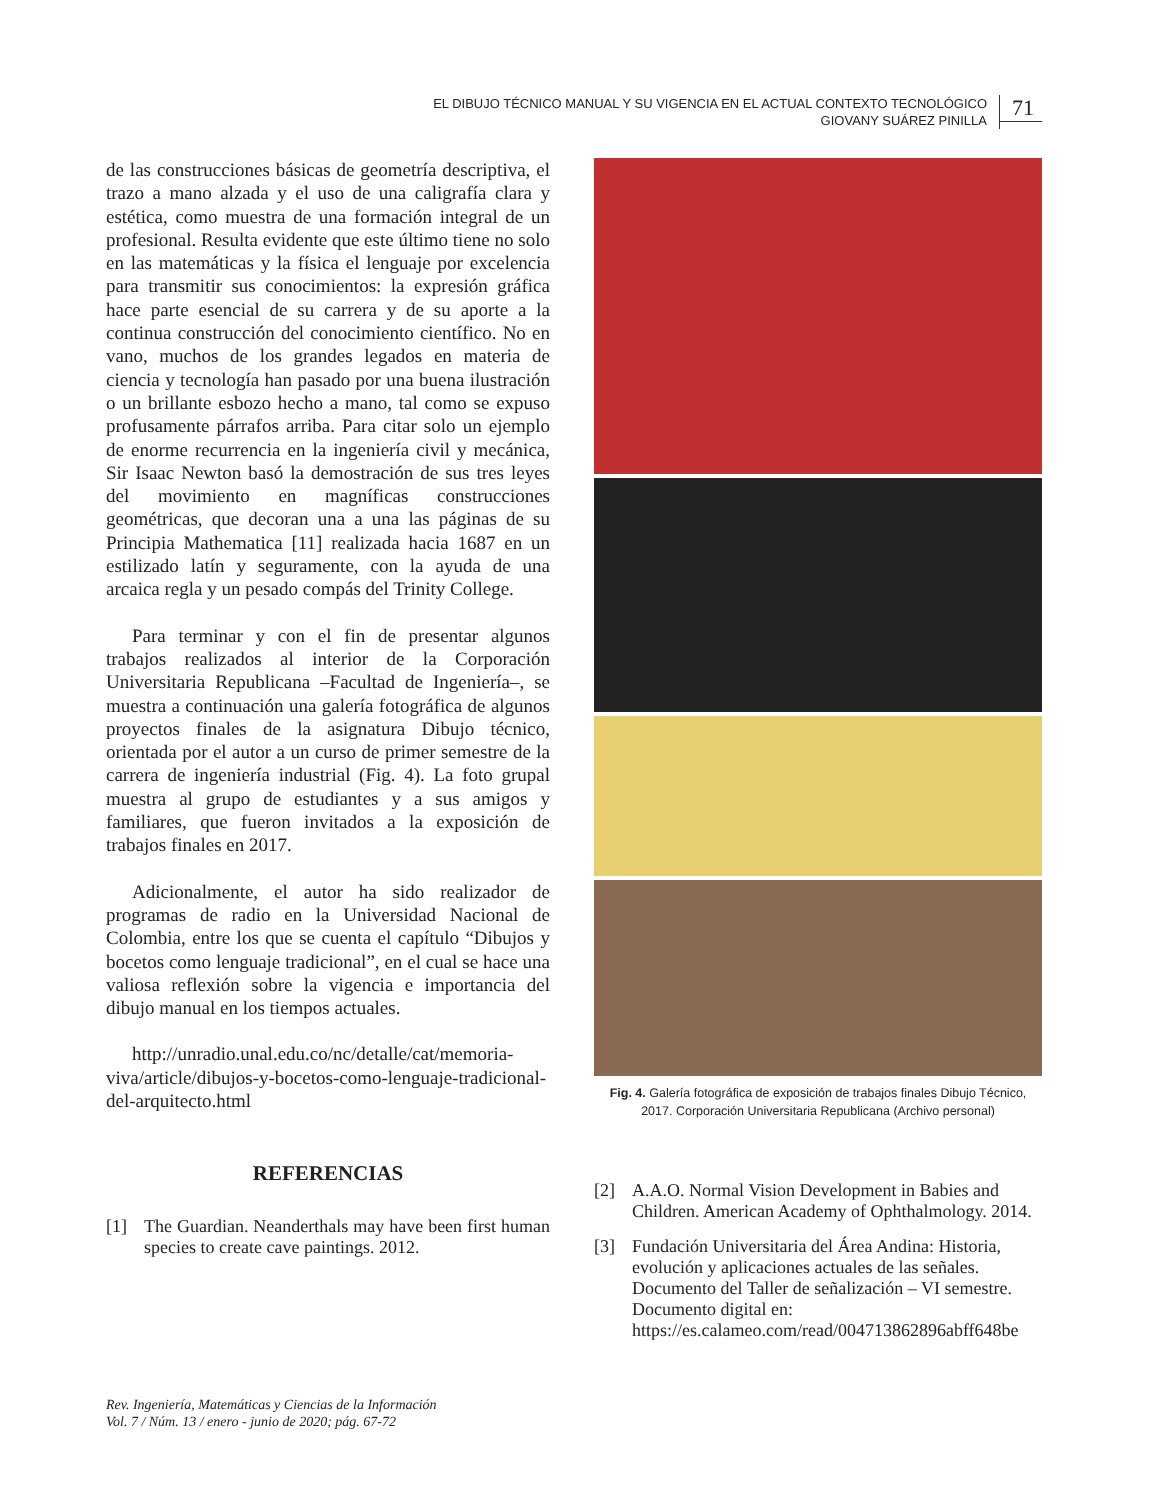EL DIBUJO TÉCNICO MANUAL Y SU VIGENCIA EN EL ACTUAL CONTEXTO TECNOLÓGICO
GIOVANY SUÁREZ PINILLA
71
de las construcciones básicas de geometría descriptiva, el trazo a mano alzada y el uso de una caligrafía clara y estética, como muestra de una formación integral de un profesional. Resulta evidente que este último tiene no solo en las matemáticas y la física el lenguaje por excelencia para transmitir sus conocimientos: la expresión gráfica hace parte esencial de su carrera y de su aporte a la continua construcción del conocimiento científico. No en vano, muchos de los grandes legados en materia de ciencia y tecnología han pasado por una buena ilustración o un brillante esbozo hecho a mano, tal como se expuso profusamente párrafos arriba. Para citar solo un ejemplo de enorme recurrencia en la ingeniería civil y mecánica, Sir Isaac Newton basó la demostración de sus tres leyes del movimiento en magníficas construcciones geométricas, que decoran una a una las páginas de su Principia Mathematica [11] realizada hacia 1687 en un estilizado latín y seguramente, con la ayuda de una arcaica regla y un pesado compás del Trinity College.
Para terminar y con el fin de presentar algunos trabajos realizados al interior de la Corporación Universitaria Republicana –Facultad de Ingeniería–, se muestra a continuación una galería fotográfica de algunos proyectos finales de la asignatura Dibujo técnico, orientada por el autor a un curso de primer semestre de la carrera de ingeniería industrial (Fig. 4). La foto grupal muestra al grupo de estudiantes y a sus amigos y familiares, que fueron invitados a la exposición de trabajos finales en 2017.
Adicionalmente, el autor ha sido realizador de programas de radio en la Universidad Nacional de Colombia, entre los que se cuenta el capítulo “Dibujos y bocetos como lenguaje tradicional”, en el cual se hace una valiosa reflexión sobre la vigencia e importancia del dibujo manual en los tiempos actuales.
http://unradio.unal.edu.co/nc/detalle/cat/memoria-viva/article/dibujos-y-bocetos-como-lenguaje-tradicional-del-arquitecto.html
REFERENCIAS
[1] The Guardian. Neanderthals may have been first human species to create cave paintings. 2012.
Fig. 4. Galería fotográfica de exposición de trabajos finales Dibujo Técnico, 2017. Corporación Universitaria Republicana (Archivo personal)
[2] A.A.O. Normal Vision Development in Babies and Children. American Academy of Ophthalmology. 2014.
[3] Fundación Universitaria del Área Andina: Historia, evolución y aplicaciones actuales de las señales. Documento del Taller de señalización – VI semestre. Documento digital en: https://es.calameo.com/read/004713862896abff648be
Rev. Ingeniería, Matemáticas y Ciencias de la Información
Vol. 7 / Núm. 13 / enero - junio de 2020; pág. 67-72